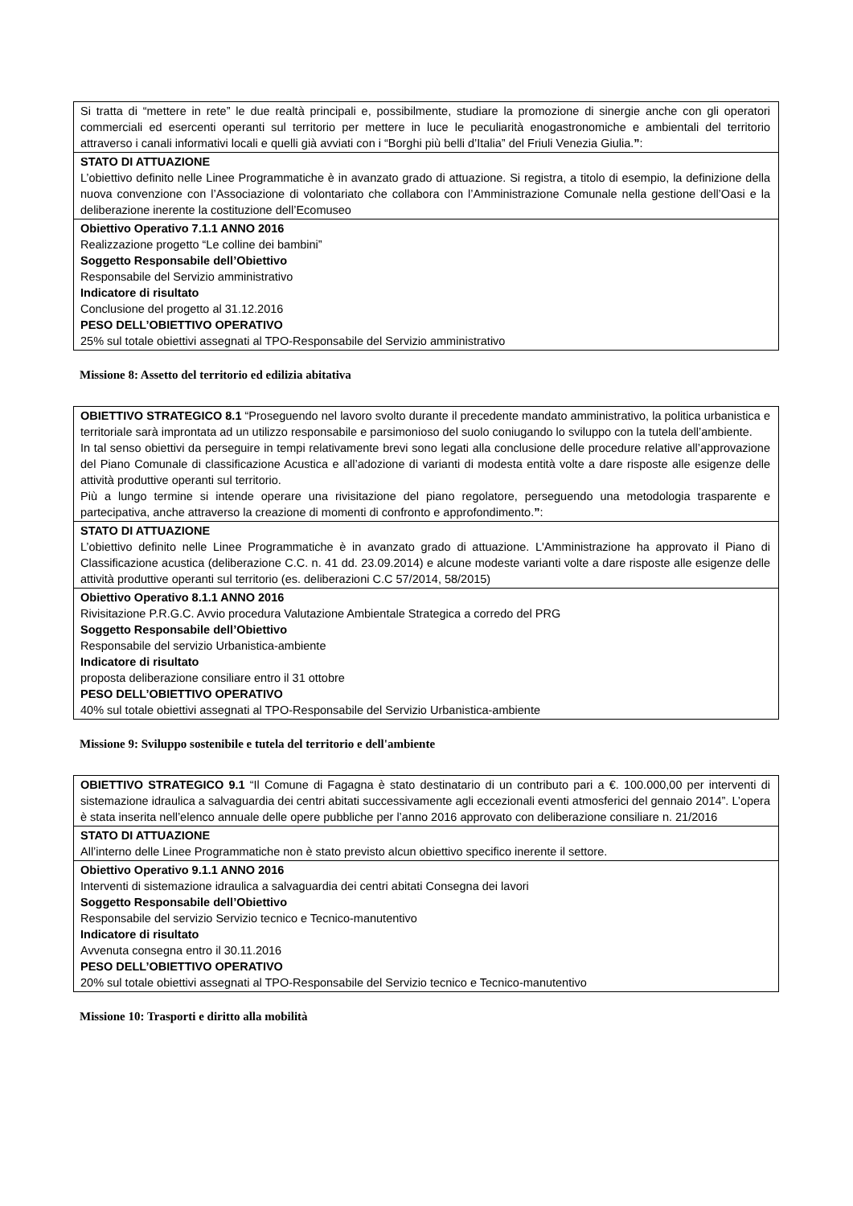| Si tratta di “mettere in rete” le due realtà principali e, possibilmente, studiare la promozione di sinergie anche con gli operatori commerciali ed esercenti operanti sul territorio per mettere in luce le peculiarità enogastronomiche e ambientali del territorio attraverso i canali informativi locali e quelli già avviati con i “Borghi più belli d’Italia” del Friuli Venezia Giulia. ” : |
| STATO DI ATTUAZIONE L’obiettivo definito nelle Linee Programmatiche è in avanzato grado di attuazione. Si registra, a titolo di esempio, la definizione della nuova convenzione con l’Associazione di volontariato che collabora con l’Amministrazione Comunale nella gestione dell’Oasi e la deliberazione inerente la costituzione dell’Ecomuseo |
| Obiettivo Operativo 7.1.1 ANNO 2016 Realizzazione progetto “Le colline dei bambini” Soggetto Responsabile dell’Obiettivo Responsabile del Servizio amministrativo Indicatore di risultato Conclusione del progetto al 31.12.2016 PESO DELL’OBIETTIVO OPERATIVO 25% sul totale obiettivi assegnati al TPO-Responsabile del Servizio amministrativo |
Missione 8: Assetto del territorio ed edilizia abitativa
| OBIETTIVO STRATEGICO 8.1 “Proseguendo nel lavoro svolto durante il precedente mandato amministrativo, la politica urbanistica e territoriale sarà improntata ad un utilizzo responsabile e parsimonioso del suolo coniugando lo sviluppo con la tutela dell’ambiente. In tal senso obiettivi da perseguire in tempi relativamente brevi sono legati alla conclusione delle procedure relative all’approvazione del Piano Comunale di classificazione Acustica e all’adozione di varianti di modesta entità volte a dare risposte alle esigenze delle attività produttive operanti sul territorio. Più a lungo termine si intende operare una rivisitazione del piano regolatore, perseguendo una metodologia trasparente e partecipativa, anche attraverso la creazione di momenti di confronto e approfondimento. ” : |
| STATO DI ATTUAZIONE L’obiettivo definito nelle Linee Programmatiche è in avanzato grado di attuazione. L'Amministrazione ha approvato il Piano di Classificazione acustica (deliberazione C.C. n. 41 dd. 23.09.2014) e alcune modeste varianti volte a dare risposte alle esigenze delle attività produttive operanti sul territorio (es. deliberazioni C.C 57/2014, 58/2015) |
| Obiettivo Operativo 8.1.1 ANNO 2016 Rivisitazione P.R.G.C. Avvio procedura Valutazione Ambientale Strategica a corredo del PRG Soggetto Responsabile dell’Obiettivo Responsabile del servizio Urbanistica-ambiente Indicatore di risultato proposta deliberazione consiliare entro il 31 ottobre PESO DELL’OBIETTIVO OPERATIVO 40% sul totale obiettivi assegnati al TPO-Responsabile del Servizio Urbanistica-ambiente |
Missione 9: Sviluppo sostenibile e tutela del territorio e dell'ambiente
| OBIETTIVO STRATEGICO 9.1 “Il Comune di Fagagna è stato destinatario di un contributo pari a €. 100.000,00 per interventi di sistemazione idraulica a salvaguardia dei centri abitati successivamente agli eccezionali eventi atmosferici del gennaio 2014”. L’opera è stata inserita nell’elenco annuale delle opere pubbliche per l’anno 2016 approvato con deliberazione consiliare n. 21/2016 |
| STATO DI ATTUAZIONE All’interno delle Linee Programmatiche non è stato previsto alcun obiettivo specifico inerente il settore. |
| Obiettivo Operativo 9.1.1 ANNO 2016 Interventi di sistemazione idraulica a salvaguardia dei centri abitati Consegna dei lavori Soggetto Responsabile dell’Obiettivo Responsabile del servizio Servizio tecnico e Tecnico-manutentivo Indicatore di risultato Avvenuta consegna entro il 30.11.2016 PESO DELL’OBIETTIVO OPERATIVO 20% sul totale obiettivi assegnati al TPO-Responsabile del Servizio tecnico e Tecnico-manutentivo |
Missione 10: Trasporti e diritto alla mobilità